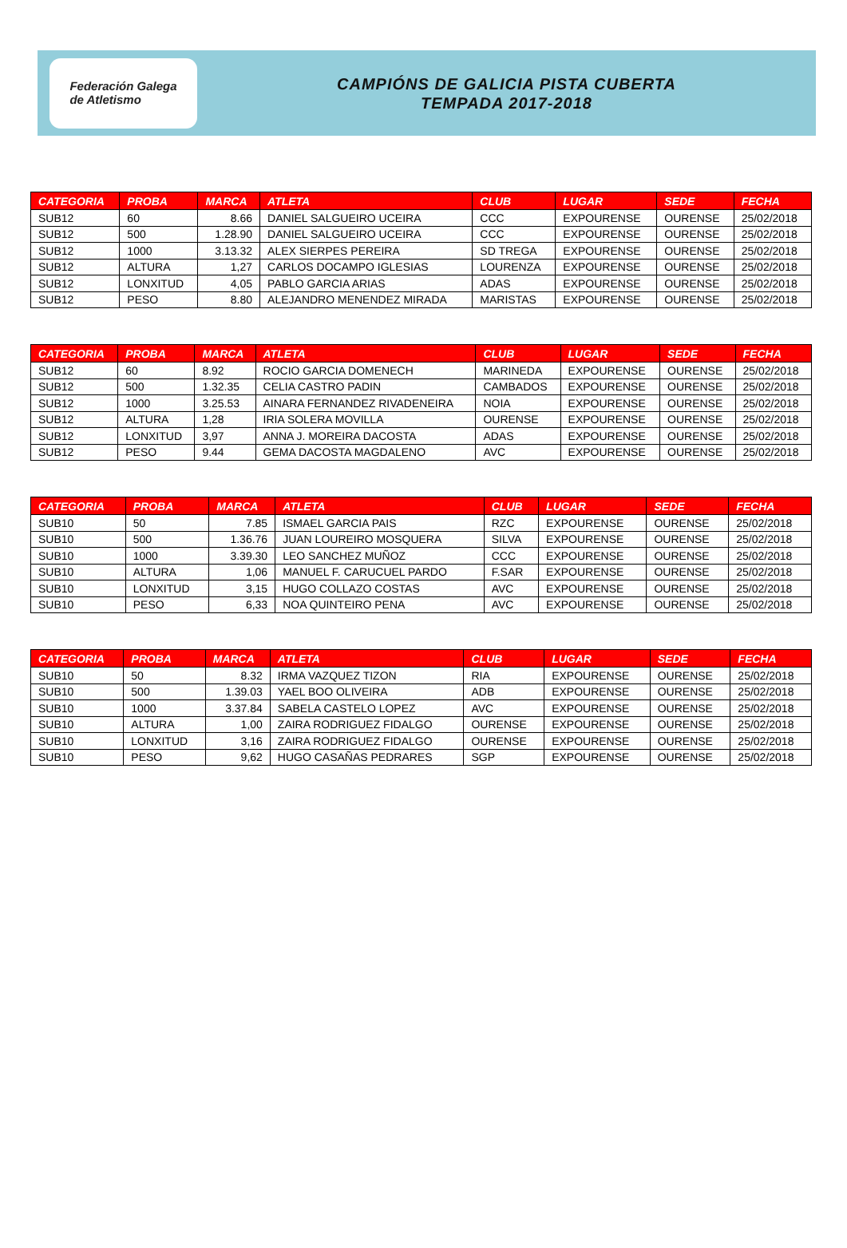Federación Galega
de Atletismo
CAMPIÓNS DE GALICIA PISTA CUBERTA
TEMPADA 2017-2018
| CATEGORIA | PROBA | MARCA | ATLETA | CLUB | LUGAR | SEDE | FECHA |
| --- | --- | --- | --- | --- | --- | --- | --- |
| SUB12 | 60 | 8.66 | DANIEL SALGUEIRO UCEIRA | CCC | EXPOURENSE | OURENSE | 25/02/2018 |
| SUB12 | 500 | 1.28.90 | DANIEL SALGUEIRO UCEIRA | CCC | EXPOURENSE | OURENSE | 25/02/2018 |
| SUB12 | 1000 | 3.13.32 | ALEX SIERPES PEREIRA | SD TREGA | EXPOURENSE | OURENSE | 25/02/2018 |
| SUB12 | ALTURA | 1,27 | CARLOS DOCAMPO IGLESIAS | LOURENZA | EXPOURENSE | OURENSE | 25/02/2018 |
| SUB12 | LONXITUD | 4,05 | PABLO GARCIA ARIAS | ADAS | EXPOURENSE | OURENSE | 25/02/2018 |
| SUB12 | PESO | 8.80 | ALEJANDRO MENENDEZ MIRADA | MARISTAS | EXPOURENSE | OURENSE | 25/02/2018 |
| CATEGORIA | PROBA | MARCA | ATLETA | CLUB | LUGAR | SEDE | FECHA |
| --- | --- | --- | --- | --- | --- | --- | --- |
| SUB12 | 60 | 8.92 | ROCIO GARCIA DOMENECH | MARINEDA | EXPOURENSE | OURENSE | 25/02/2018 |
| SUB12 | 500 | 1.32.35 | CELIA CASTRO PADIN | CAMBADOS | EXPOURENSE | OURENSE | 25/02/2018 |
| SUB12 | 1000 | 3.25.53 | AINARA FERNANDEZ RIVADENEIRA | NOIA | EXPOURENSE | OURENSE | 25/02/2018 |
| SUB12 | ALTURA | 1,28 | IRIA SOLERA MOVILLA | OURENSE | EXPOURENSE | OURENSE | 25/02/2018 |
| SUB12 | LONXITUD | 3,97 | ANNA J. MOREIRA DACOSTA | ADAS | EXPOURENSE | OURENSE | 25/02/2018 |
| SUB12 | PESO | 9.44 | GEMA DACOSTA MAGDALENO | AVC | EXPOURENSE | OURENSE | 25/02/2018 |
| CATEGORIA | PROBA | MARCA | ATLETA | CLUB | LUGAR | SEDE | FECHA |
| --- | --- | --- | --- | --- | --- | --- | --- |
| SUB10 | 50 | 7.85 | ISMAEL GARCIA PAIS | RZC | EXPOURENSE | OURENSE | 25/02/2018 |
| SUB10 | 500 | 1.36.76 | JUAN LOUREIRO MOSQUERA | SILVA | EXPOURENSE | OURENSE | 25/02/2018 |
| SUB10 | 1000 | 3.39.30 | LEO SANCHEZ MUÑOZ | CCC | EXPOURENSE | OURENSE | 25/02/2018 |
| SUB10 | ALTURA | 1,06 | MANUEL F. CARUCUEL PARDO | F.SAR | EXPOURENSE | OURENSE | 25/02/2018 |
| SUB10 | LONXITUD | 3,15 | HUGO COLLAZO COSTAS | AVC | EXPOURENSE | OURENSE | 25/02/2018 |
| SUB10 | PESO | 6,33 | NOA QUINTEIRO PENA | AVC | EXPOURENSE | OURENSE | 25/02/2018 |
| CATEGORIA | PROBA | MARCA | ATLETA | CLUB | LUGAR | SEDE | FECHA |
| --- | --- | --- | --- | --- | --- | --- | --- |
| SUB10 | 50 | 8.32 | IRMA VAZQUEZ TIZON | RIA | EXPOURENSE | OURENSE | 25/02/2018 |
| SUB10 | 500 | 1.39.03 | YAEL BOO OLIVEIRA | ADB | EXPOURENSE | OURENSE | 25/02/2018 |
| SUB10 | 1000 | 3.37.84 | SABELA CASTELO LOPEZ | AVC | EXPOURENSE | OURENSE | 25/02/2018 |
| SUB10 | ALTURA | 1,00 | ZAIRA RODRIGUEZ FIDALGO | OURENSE | EXPOURENSE | OURENSE | 25/02/2018 |
| SUB10 | LONXITUD | 3,16 | ZAIRA RODRIGUEZ FIDALGO | OURENSE | EXPOURENSE | OURENSE | 25/02/2018 |
| SUB10 | PESO | 9,62 | HUGO CASAÑAS PEDRARES | SGP | EXPOURENSE | OURENSE | 25/02/2018 |